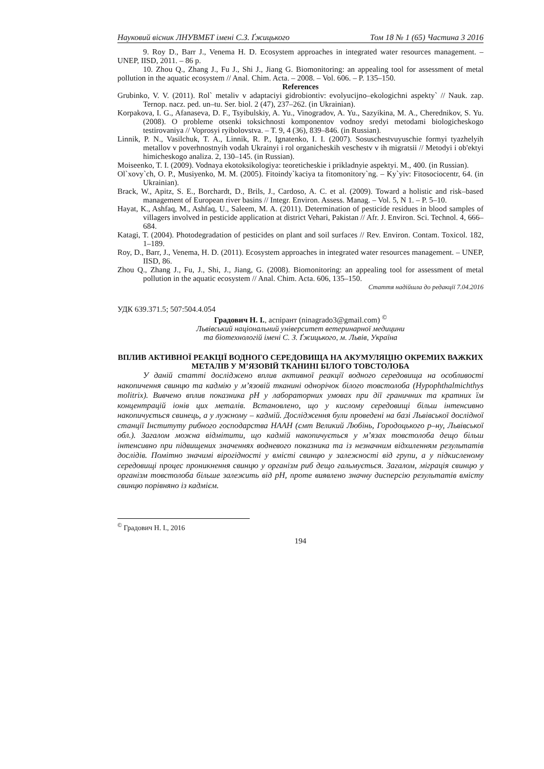Науковий вісник ЛНУВМБТ імені С.З. Ґжицького Том 18 № 1 (65) Частина 3 2016
9. Roy D., Barr J., Venema H. D. Ecosystem approaches in integrated water resources management. – UNEP, IISD, 2011. – 86 p.
10. Zhou Q., Zhang J., Fu J., Shi J., Jiang G. Biomonitoring: an appealing tool for assessment of metal pollution in the aquatic ecosystem // Anal. Chim. Acta. – 2008. – Vol. 606. – P. 135–150.
References
Grubinko, V. V. (2011). Rol` metaliv v adaptaciyi gidrobiontiv: evolyucijno–ekologichni aspekty` // Nauk. zap. Ternop. nacz. ped. un–tu. Ser. biol. 2 (47), 237–262. (in Ukrainian).
Korpakova, I. G., Afanaseva, D. F., Tsyibulskiy, A. Yu., Vinogradov, A. Yu., Sazyikina, M. A., Cherednikov, S. Yu. (2008). O probleme otsenki toksichnosti komponentov vodnoy sredyi metodami biologicheskogo testirovaniya // Voprosyi ryibolovstva. – T. 9, 4 (36), 839–846. (in Russian).
Linnik, P. N., Vasilchuk, T. A., Linnik, R. P., Ignatenko, I. I. (2007). Sosuschestvuyuschie formyi tyazhelyih metallov v poverhnostnyih vodah Ukrainyi i rol organicheskih veschestv v ih migratsii // Metodyi i ob'ektyi himicheskogo analiza. 2, 130–145. (in Russian).
Moiseenko, T. I. (2009). Vodnaya ekotoksikologiya: teoreticheskie i prikladnyie aspektyi. M., 400. (in Russian).
Ol`xovy`ch, O. P., Musiyenko, M. M. (2005). Fitoindy`kaciya ta fitomonitory`ng. – Ky`yiv: Fitosociocentr, 64. (in Ukrainian).
Brack, W., Apitz, S. E., Borchardt, D., Brils, J., Cardoso, A. C. et al. (2009). Toward a holistic and risk–based management of European river basins // Integr. Environ. Assess. Manag. – Vol. 5, N 1. – P. 5–10.
Hayat, K., Ashfaq, M., Ashfaq, U., Saleem, M. A. (2011). Determination of pesticide residues in blood samples of villagers involved in pesticide application at district Vehari, Pakistan // Afr. J. Environ. Sci. Technol. 4, 666–684.
Katagi, T. (2004). Photodegradation of pesticides on plant and soil surfaces // Rev. Environ. Contam. Toxicol. 182, 1–189.
Roy, D., Barr, J., Venema, H. D. (2011). Ecosystem approaches in integrated water resources management. – UNEP, IISD, 86.
Zhou Q., Zhang J., Fu, J., Shi, J., Jiang, G. (2008). Biomonitoring: an appealing tool for assessment of metal pollution in the aquatic ecosystem // Anal. Chim. Acta. 606, 135–150.
Стаття надійшла до редакції 7.04.2016
УДК 639.371.5; 507:504.4.054
Градович Н. І., аспірант (ninagrado3@gmail.com) <sup>©</sup>
Львівський національний університет ветеринарної медицини
та біотехнологій імені С. З. Ґжицького, м. Львів, Україна
ВПЛИВ АКТИВНОЇ РЕАКЦІЇ ВОДНОГО СЕРЕДОВИЩА НА АКУМУЛЯЦІЮ ОКРЕМИХ ВАЖКИХ МЕТАЛІВ У М’ЯЗОВІЙ ТКАНИНІ БІЛОГО ТОВСТОЛОБА
У даній статті досліджено вплив активної реакції водного середовища на особливості накопичення свинцю та кадмію у м’язовій тканині однорічок білого товстолоба (Hypophthalmichthys molitrix). Вивчено вплив показника рН у лабораторних умовах при дії граничних та кратних їм концентрацій іонів цих металів. Встановлено, що у кислому середовищі більш інтенсивно накопичується свинець, а у лужному – кадмій. Дослідження були проведені на базі Львівської дослідної станції Інституту рибного господарства НААН (смт Великий Любінь, Городоцького р–ну, Львівської обл.). Загалом можна відмітити, що кадмій накопичується у м’язах товстолоба дещо більш інтенсивно при підвищених значеннях водневого показника та із незначним відхиленням результатів дослідів. Помітно значимі вірогідності у вмісті свинцю у залежності від групи, а у підкисленому середовищі процес проникнення свинцю у організм риб дещо гальмується. Загалом, міграція свинцю у організм товстолоба більше залежить від рН, проте виявлено значну дисперсію результатів вмісту свинцю порівняно із кадмієм.
<sup>©</sup> Градович Н. І., 2016
194